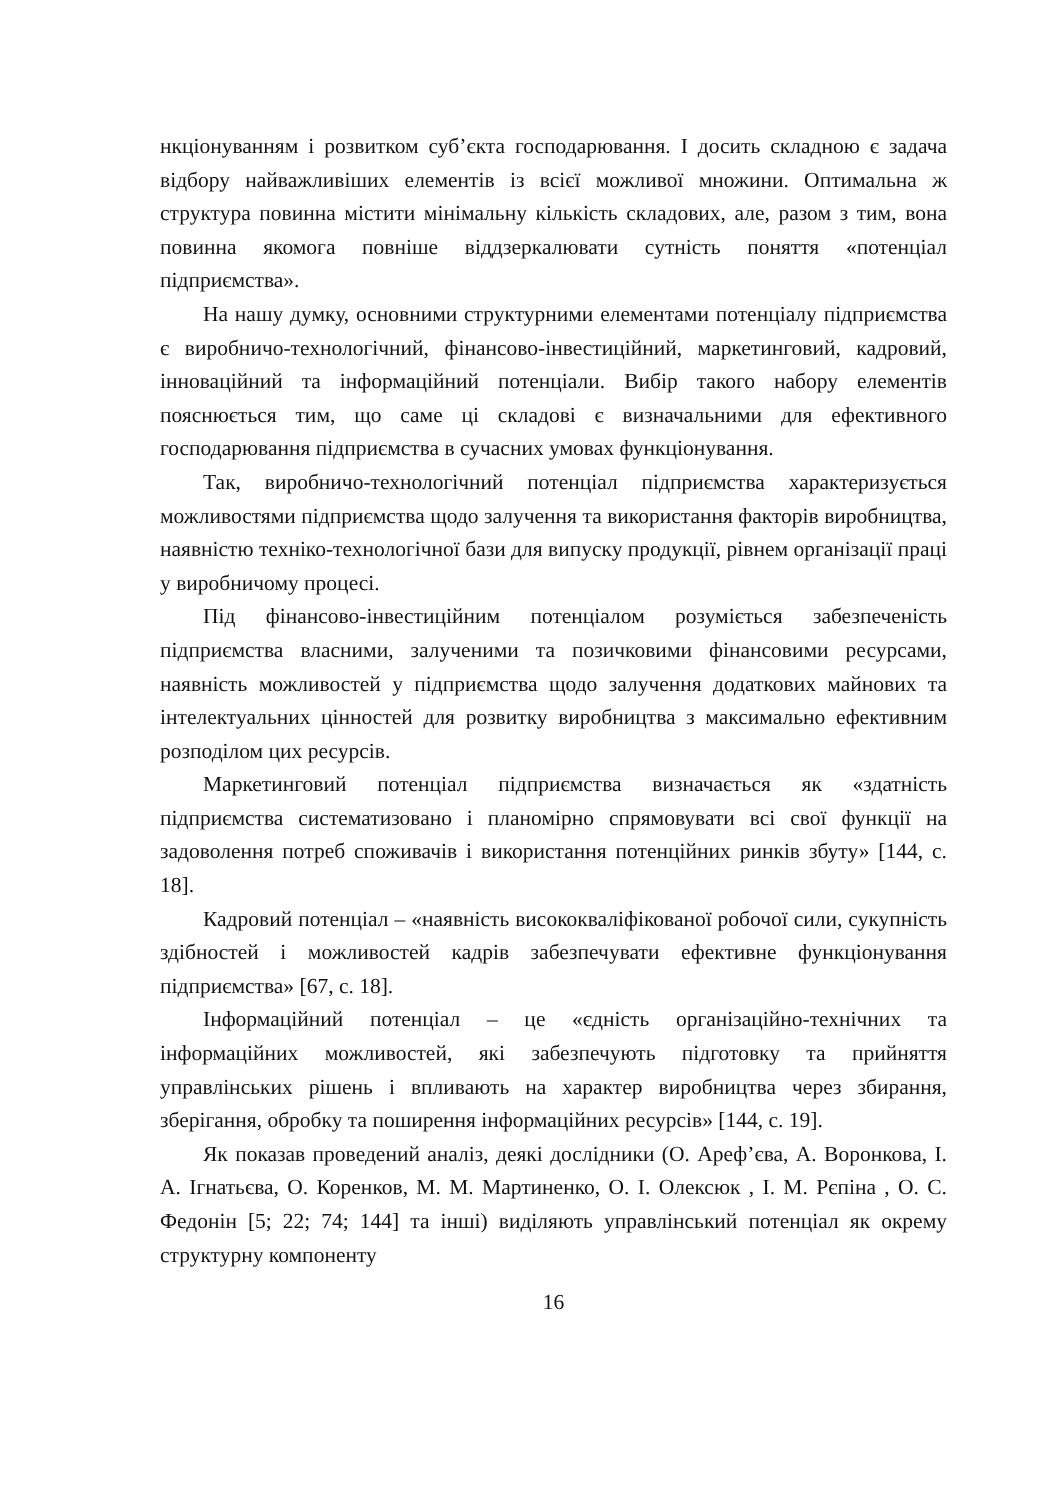нкціонуванням і розвитком суб’єкта господарювання. І досить складною є задача відбору найважливіших елементів із всієї можливої множини. Оптимальна ж структура повинна містити мінімальну кількість складових, але, разом з тим, вона повинна якомога повніше віддзеркалювати сутність поняття «потенціал підприємства».
На нашу думку, основними структурними елементами потенціалу підприємства є виробничо-технологічний, фінансово-інвестиційний, маркетинговий, кадровий, інноваційний та інформаційний потенціали. Вибір такого набору елементів пояснюється тим, що саме ці складові є визначальними для ефективного господарювання підприємства в сучасних умовах функціонування.
Так, виробничо-технологічний потенціал підприємства характеризується можливостями підприємства щодо залучення та використання факторів виробництва, наявністю техніко-технологічної бази для випуску продукції, рівнем організації праці у виробничому процесі.
Під фінансово-інвестиційним потенціалом розуміється забезпеченість підприємства власними, залученими та позичковими фінансовими ресурсами, наявність можливостей у підприємства щодо залучення додаткових майнових та інтелектуальних цінностей для розвитку виробництва з максимально ефективним розподілом цих ресурсів.
Маркетинговий потенціал підприємства визначається як «здатність підприємства систематизовано і планомірно спрямовувати всі свої функції на задоволення потреб споживачів і використання потенційних ринків збуту» [144, с. 18].
Кадровий потенціал – «наявність висококваліфікованої робочої сили, сукупність здібностей і можливостей кадрів забезпечувати ефективне функціонування підприємства» [67, с. 18].
Інформаційний потенціал – це «єдність організаційно-технічних та інформаційних можливостей, які забезпечують підготовку та прийняття управлінських рішень і впливають на характер виробництва через збирання, зберігання, обробку та поширення інформаційних ресурсів» [144, с. 19].
Як показав проведений аналіз, деякі дослідники (О. Ареф’єва, А. Воронкова, І. А. Ігнатьєва, О. Коренков, М. М. Мартиненко, О. І. Олексюк , І. М. Рєпіна , О. С. Федонін [5; 22; 74; 144] та інші) виділяють управлінський потенціал як окрему структурну компоненту
16